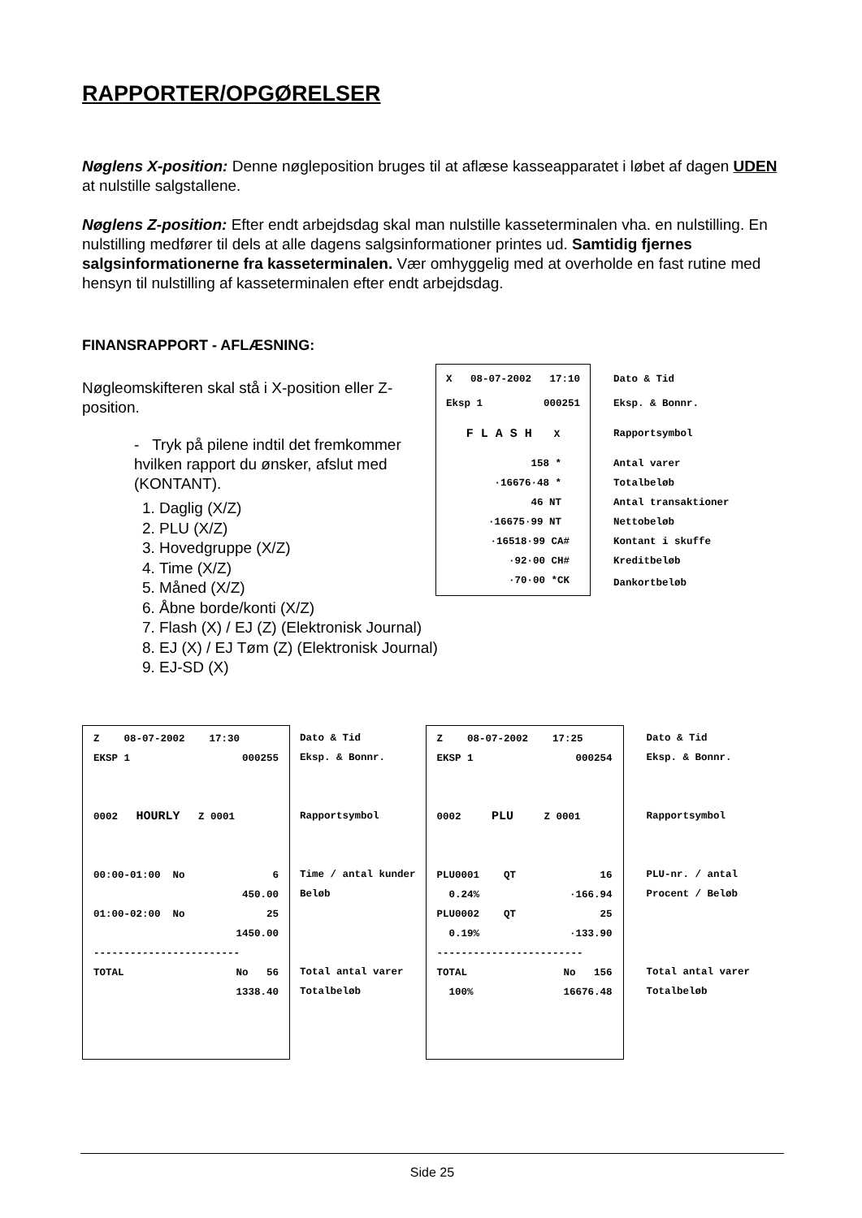RAPPORTER/OPGØRELSER
Nøglens X-position: Denne nøgleposition bruges til at aflæse kasseapparatet i løbet af dagen UDEN at nulstille salgstallene.
Nøglens Z-position: Efter endt arbejdsdag skal man nulstille kasseterminalen vha. en nulstilling. En nulstilling medfører til dels at alle dagens salgsinformationer printes ud. Samtidig fjernes salgsinformationerne fra kasseterminalen. Vær omhyggelig med at overholde en fast rutine med hensyn til nulstilling af kasseterminalen efter endt arbejdsdag.
FINANSRAPPORT - AFLÆSNING:
Nøgleomskifteren skal stå i X-position eller Z-position.
- Tryk på pilene indtil det fremkommer hvilken rapport du ønsker, afslut med (KONTANT).
| X 08-07-2002 17:10 | Dato & Tid |
| Eksp 1 000251 | Eksp. & Bonnr. |
| F L A S H X | Rapportsymbol |
| 158 * | Antal varer |
| ·16676·48 * | Totalbeløb |
| 46 NT | Antal transaktioner |
| ·16675·99 NT | Nettobeløb |
| ·16518·99 CA# | Kontant i skuffe |
| ·92·00 CH# | Kreditbeløb |
| ·70·00 *CK | Dankortbeløb |
1. Daglig (X/Z)
2. PLU (X/Z)
3. Hovedgruppe (X/Z)
4. Time (X/Z)
5. Måned (X/Z)
6. Åbne borde/konti (X/Z)
7. Flash (X) / EJ (Z) (Elektronisk Journal)
8. EJ (X) / EJ Tøm (Z) (Elektronisk Journal)
9. EJ-SD (X)
| Z 08-07-2002 17:30 EKSP 1 000255 0002 HOURLY Z 0001 00:00-01:00 No 6 450.00 01:00-02:00 No 25 1450.00 ------------------------ TOTAL No 56 1338.40 | Dato & Tid Eksp. & Bonnr. Rapportsymbol Time / antal kunder Beløb Total antal varer Totalbeløb |
| Z 08-07-2002 17:25 EKSP 1 000254 0002 PLU Z 0001 PLU0001 QT 16 0.24% ·166.94 PLU0002 QT 25 0.19% ·133.90 ------------------------ TOTAL No 156 100% 16676.48 | Dato & Tid Eksp. & Bonnr. Rapportsymbol PLU-nr. / antal Procent / Beløb Total antal varer Totalbeløb |
Side 25